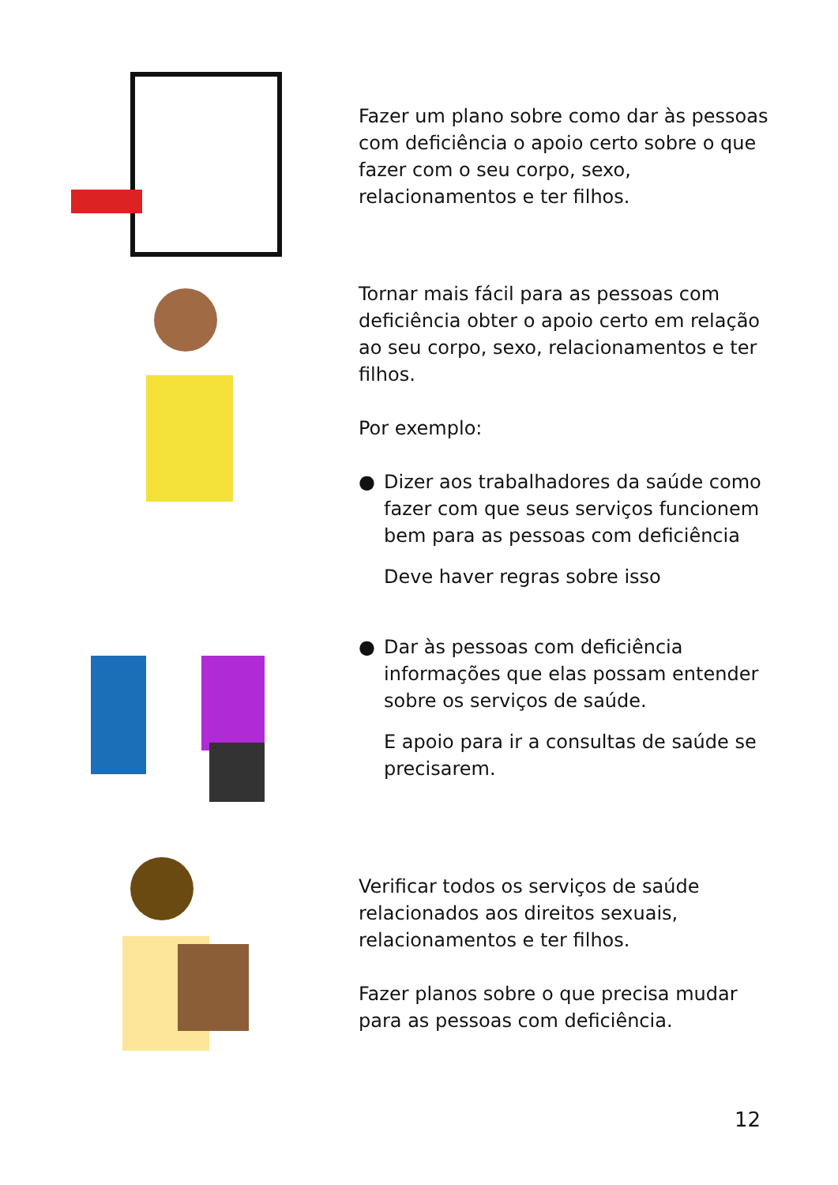Fazer um plano sobre como dar às pessoas com deficiência o apoio certo sobre o que fazer com o seu corpo, sexo, relacionamentos e ter filhos.
Tornar mais fácil para as pessoas com deficiência obter o apoio certo em relação ao seu corpo, sexo, relacionamentos e ter filhos.
Por exemplo:
● Dizer aos trabalhadores da saúde como fazer com que seus serviços funcionem bem para as pessoas com deficiência
Deve haver regras sobre isso
● Dar às pessoas com deficiência informações que elas possam entender sobre os serviços de saúde.
E apoio para ir a consultas de saúde se precisarem.
Verificar todos os serviços de saúde relacionados aos direitos sexuais, relacionamentos e ter filhos.
Fazer planos sobre o que precisa mudar para as pessoas com deficiência.
12